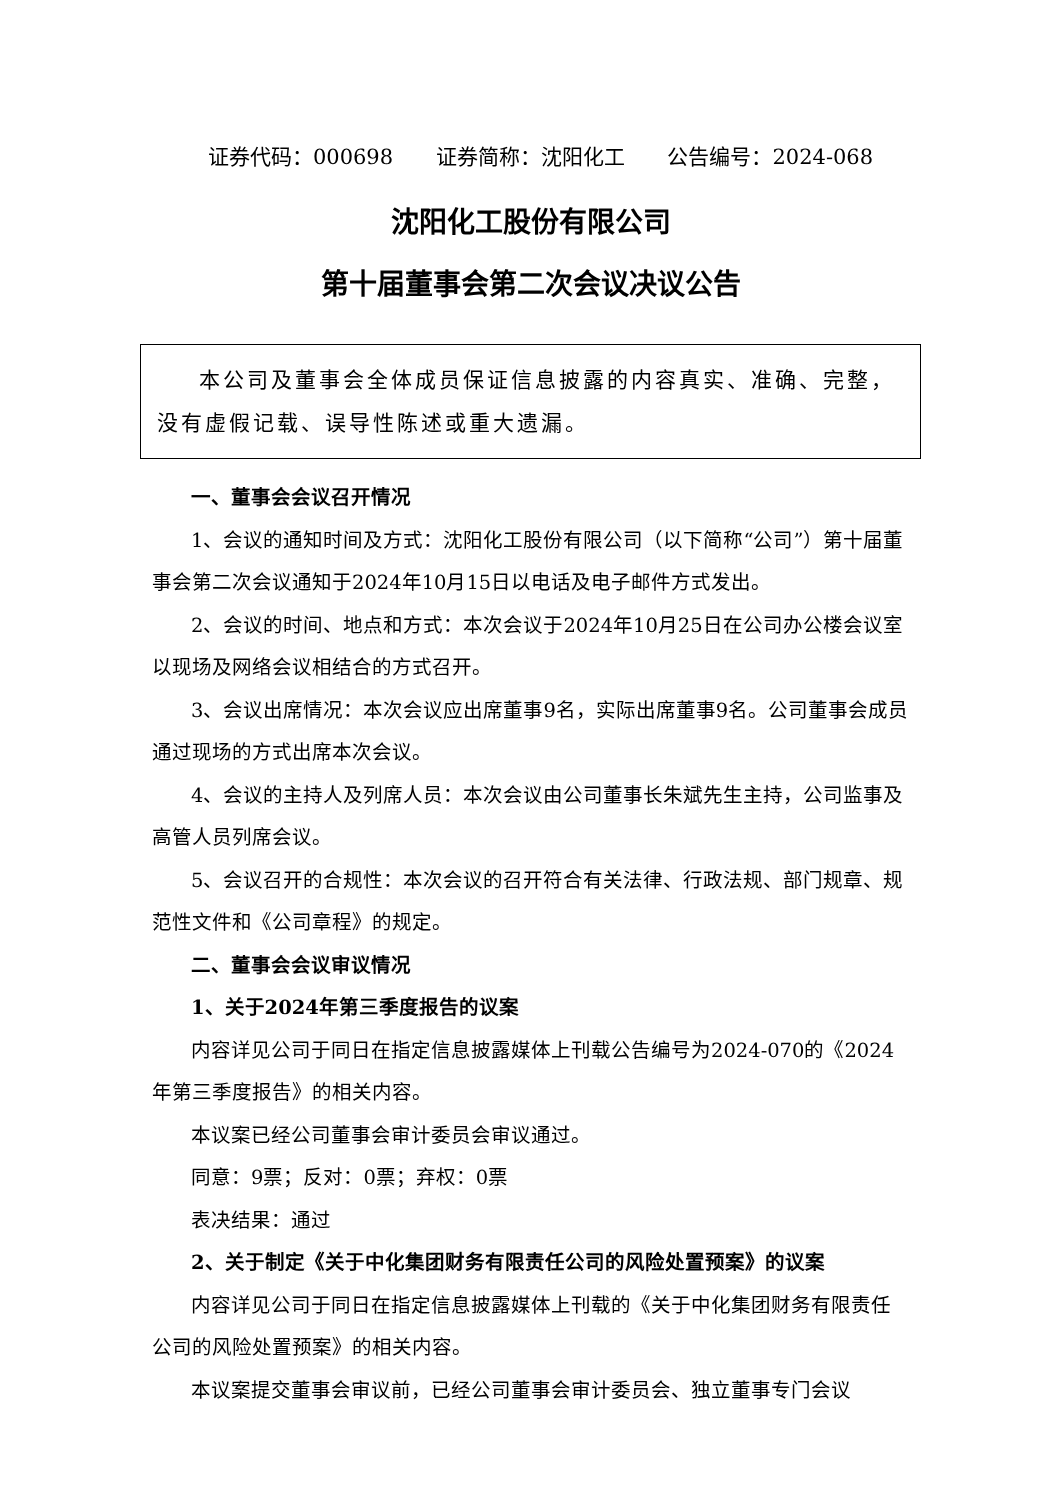证券代码：000698 证券简称：沈阳化工 公告编号：2024-068
沈阳化工股份有限公司
第十届董事会第二次会议决议公告
本公司及董事会全体成员保证信息披露的内容真实、准确、完整，没有虚假记载、误导性陈述或重大遗漏。
一、董事会会议召开情况
1、会议的通知时间及方式：沈阳化工股份有限公司（以下简称“公司”）第十届董事会第二次会议通知于2024年10月15日以电话及电子邮件方式发出。
2、会议的时间、地点和方式：本次会议于2024年10月25日在公司办公楼会议室以现场及网络会议相结合的方式召开。
3、会议出席情况：本次会议应出席董事9名，实际出席董事9名。公司董事会成员通过现场的方式出席本次会议。
4、会议的主持人及列席人员：本次会议由公司董事长朱斌先生主持，公司监事及高管人员列席会议。
5、会议召开的合规性：本次会议的召开符合有关法律、行政法规、部门规章、规范性文件和《公司章程》的规定。
二、董事会会议审议情况
1、关于2024年第三季度报告的议案
内容详见公司于同日在指定信息披露媒体上刊载公告编号为2024-070的《2024年第三季度报告》的相关内容。
本议案已经公司董事会审计委员会审议通过。
同意：9票；反对：0票；弃权：0票
表决结果：通过
2、关于制定《关于中化集团财务有限责任公司的风险处置预案》的议案
内容详见公司于同日在指定信息披露媒体上刊载的《关于中化集团财务有限责任公司的风险处置预案》的相关内容。
本议案提交董事会审议前，已经公司董事会审计委员会、独立董事专门会议